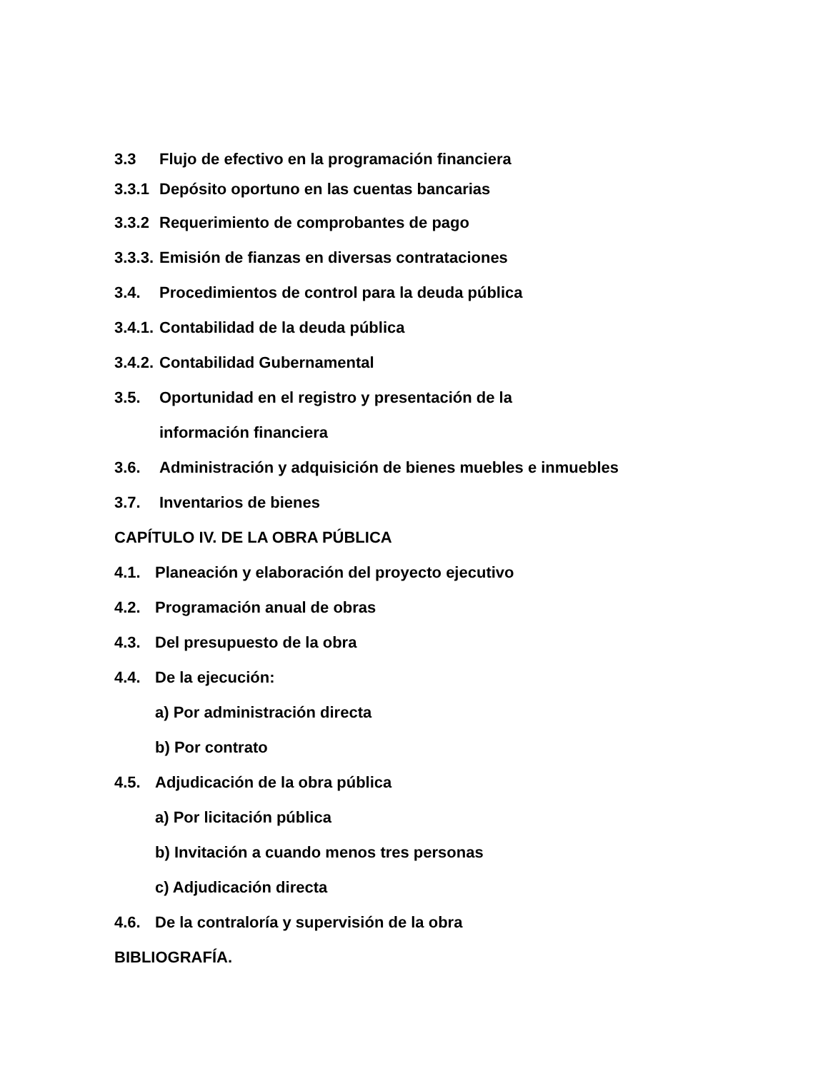3.3 Flujo de efectivo en la programación financiera
3.3.1 Depósito oportuno en las cuentas bancarias
3.3.2 Requerimiento de comprobantes de pago
3.3.3. Emisión de fianzas en diversas contrataciones
3.4. Procedimientos de control para la deuda pública
3.4.1. Contabilidad de la deuda pública
3.4.2. Contabilidad Gubernamental
3.5. Oportunidad en el registro y presentación de la
información financiera
3.6. Administración y adquisición de bienes muebles e inmuebles
3.7. Inventarios de bienes
CAPÍTULO IV. DE LA OBRA PÚBLICA
4.1. Planeación y elaboración del proyecto ejecutivo
4.2. Programación anual de obras
4.3. Del presupuesto de la obra
4.4. De la ejecución:
a) Por administración directa
b) Por contrato
4.5. Adjudicación de la obra pública
a) Por licitación pública
b) Invitación a cuando menos tres personas
c) Adjudicación directa
4.6. De la contraloría y supervisión de la obra
BIBLIOGRAFÍA.